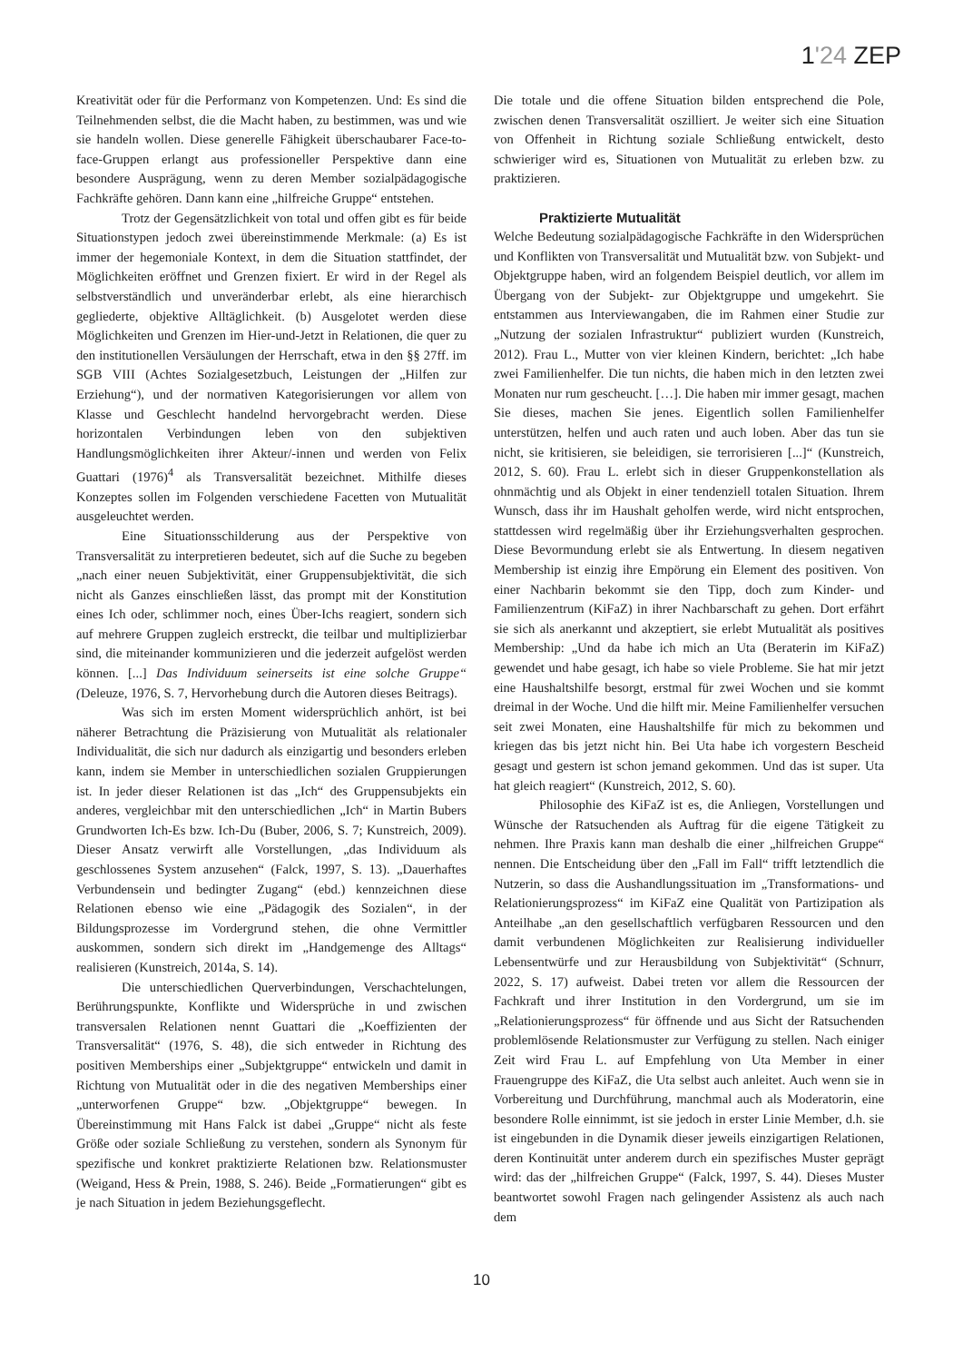1'24 ZEP
Kreativität oder für die Performanz von Kompetenzen. Und: Es sind die Teilnehmenden selbst, die die Macht haben, zu bestimmen, was und wie sie handeln wollen. Diese generelle Fähigkeit überschaubarer Face-to-face-Gruppen erlangt aus professioneller Perspektive dann eine besondere Ausprägung, wenn zu deren Member sozialpädagogische Fachkräfte gehören. Dann kann eine „hilfreiche Gruppe“ entstehen.
Trotz der Gegensätzlichkeit von total und offen gibt es für beide Situationstypen jedoch zwei übereinstimmende Merkmale: (a) Es ist immer der hegemoniale Kontext, in dem die Situation stattfindet, der Möglichkeiten eröffnet und Grenzen fixiert. Er wird in der Regel als selbstverständlich und unveränderbar erlebt, als eine hierarchisch gegliederte, objektive Alltäglichkeit. (b) Ausgelotet werden diese Möglichkeiten und Grenzen im Hier-und-Jetzt in Relationen, die quer zu den institutionellen Versäulungen der Herrschaft, etwa in den §§ 27ff. im SGB VIII (Achtes Sozialgesetzbuch, Leistungen der „Hilfen zur Erziehung“), und der normativen Kategorisierungen vor allem von Klasse und Geschlecht handelnd hervorgebracht werden. Diese horizontalen Verbindungen leben von den subjektiven Handlungsmöglichkeiten ihrer Akteur/-innen und werden von Felix Guattari (1976)<sup>4</sup> als Transversalität bezeichnet. Mithilfe dieses Konzeptes sollen im Folgenden verschiedene Facetten von Mutualität ausgeleuchtet werden.
Eine Situationsschilderung aus der Perspektive von Transversalität zu interpretieren bedeutet, sich auf die Suche zu begeben „nach einer neuen Subjektivität, einer Gruppensubjektivität, die sich nicht als Ganzes einschließen lässt, das prompt mit der Konstitution eines Ich oder, schlimmer noch, eines Über-Ichs reagiert, sondern sich auf mehrere Gruppen zugleich erstreckt, die teilbar und multiplizierbar sind, die miteinander kommunizieren und die jederzeit aufgelöst werden können. [...] Das Individuum seinerseits ist eine solche Gruppe“ (Deleuze, 1976, S. 7, Hervorhebung durch die Autoren dieses Beitrags).
Was sich im ersten Moment widersprüchlich anhört, ist bei näherer Betrachtung die Präzisierung von Mutualität als relationaler Individualität, die sich nur dadurch als einzigartig und besonders erleben kann, indem sie Member in unterschiedlichen sozialen Gruppierungen ist. In jeder dieser Relationen ist das „Ich“ des Gruppensubjekts ein anderes, vergleichbar mit den unterschiedlichen „Ich“ in Martin Bubers Grundworten Ich-Es bzw. Ich-Du (Buber, 2006, S. 7; Kunstreich, 2009). Dieser Ansatz verwirft alle Vorstellungen, „das Individuum als geschlossenes System anzusehen“ (Falck, 1997, S. 13). „Dauerhaftes Verbundensein und bedingter Zugang“ (ebd.) kennzeichnen diese Relationen ebenso wie eine „Pädagogik des Sozialen“, in der Bildungsprozesse im Vordergrund stehen, die ohne Vermittler auskommen, sondern sich direkt im „Handgemenge des Alltags“ realisieren (Kunstreich, 2014a, S. 14).
Die unterschiedlichen Querverbindungen, Verschachtelungen, Berührungspunkte, Konflikte und Widersprüche in und zwischen transversalen Relationen nennt Guattari die „Koeffizienten der Transversalität“ (1976, S. 48), die sich entweder in Richtung des positiven Memberships einer „Subjektgruppe“ entwickeln und damit in Richtung von Mutualität oder in die des negativen Memberships einer „unterworfenen Gruppe“ bzw. „Objektgruppe“ bewegen. In Übereinstimmung mit Hans Falck ist dabei „Gruppe“ nicht als feste Größe oder soziale Schließung zu verstehen, sondern als Synonym für spezifische und konkret praktizierte Relationen bzw. Relationsmuster (Weigand, Hess & Prein, 1988, S. 246). Beide „Formatierungen“ gibt es je nach Situation in jedem Beziehungsgeflecht.
Die totale und die offene Situation bilden entsprechend die Pole, zwischen denen Transversalität oszilliert. Je weiter sich eine Situation von Offenheit in Richtung soziale Schließung entwickelt, desto schwieriger wird es, Situationen von Mutualität zu erleben bzw. zu praktizieren.
Praktizierte Mutualität
Welche Bedeutung sozialpädagogische Fachkräfte in den Widersprüchen und Konflikten von Transversalität und Mutualität bzw. von Subjekt- und Objektgruppe haben, wird an folgendem Beispiel deutlich, vor allem im Übergang von der Subjekt- zur Objektgruppe und umgekehrt. Sie entstammen aus Interviewangaben, die im Rahmen einer Studie zur „Nutzung der sozialen Infrastruktur“ publiziert wurden (Kunstreich, 2012). Frau L., Mutter von vier kleinen Kindern, berichtet: „Ich habe zwei Familienhelfer. Die tun nichts, die haben mich in den letzten zwei Monaten nur rum gescheucht. […]. Die haben mir immer gesagt, machen Sie dieses, machen Sie jenes. Eigentlich sollen Familienhelfer unterstützen, helfen und auch raten und auch loben. Aber das tun sie nicht, sie kritisieren, sie beleidigen, sie terrorisieren [...]“ (Kunstreich, 2012, S. 60). Frau L. erlebt sich in dieser Gruppenkonstellation als ohnmächtig und als Objekt in einer tendenziell totalen Situation. Ihrem Wunsch, dass ihr im Haushalt geholfen werde, wird nicht entsprochen, stattdessen wird regelmäßig über ihr Erziehungsverhalten gesprochen. Diese Bevormundung erlebt sie als Entwertung. In diesem negativen Membership ist einzig ihre Empörung ein Element des positiven. Von einer Nachbarin bekommt sie den Tipp, doch zum Kinder- und Familienzentrum (KiFaZ) in ihrer Nachbarschaft zu gehen. Dort erfährt sie sich als anerkannt und akzeptiert, sie erlebt Mutualität als positives Membership: „Und da habe ich mich an Uta (Beraterin im KiFaZ) gewendet und habe gesagt, ich habe so viele Probleme. Sie hat mir jetzt eine Haushaltshilfe besorgt, erstmal für zwei Wochen und sie kommt dreimal in der Woche. Und die hilft mir. Meine Familienhelfer versuchen seit zwei Monaten, eine Haushaltshilfe für mich zu bekommen und kriegen das bis jetzt nicht hin. Bei Uta habe ich vorgestern Bescheid gesagt und gestern ist schon jemand gekommen. Und das ist super. Uta hat gleich reagiert“ (Kunstreich, 2012, S. 60).
Philosophie des KiFaZ ist es, die Anliegen, Vorstellungen und Wünsche der Ratsuchenden als Auftrag für die eigene Tätigkeit zu nehmen. Ihre Praxis kann man deshalb die einer „hilfreichen Gruppe“ nennen. Die Entscheidung über den „Fall im Fall“ trifft letztendlich die Nutzerin, so dass die Aushandlungssituation im „Transformations- und Relationierungsprozess“ im KiFaZ eine Qualität von Partizipation als Anteilhabe „an den gesellschaftlich verfügbaren Ressourcen und den damit verbundenen Möglichkeiten zur Realisierung individueller Lebensentwürfe und zur Herausbildung von Subjektivität“ (Schnurr, 2022, S. 17) aufweist. Dabei treten vor allem die Ressourcen der Fachkraft und ihrer Institution in den Vordergrund, um sie im „Relationierungsprozess“ für öffnende und aus Sicht der Ratsuchenden problemlösende Relationsmuster zur Verfügung zu stellen. Nach einiger Zeit wird Frau L. auf Empfehlung von Uta Member in einer Frauengruppe des KiFaZ, die Uta selbst auch anleitet. Auch wenn sie in Vorbereitung und Durchführung, manchmal auch als Moderatorin, eine besondere Rolle einnimmt, ist sie jedoch in erster Linie Member, d.h. sie ist eingebunden in die Dynamik dieser jeweils einzigartigen Relationen, deren Kontinuität unter anderem durch ein spezifisches Muster geprägt wird: das der „hilfreichen Gruppe“ (Falck, 1997, S. 44). Dieses Muster beantwortet sowohl Fragen nach gelingender Assistenz als auch nach dem
10